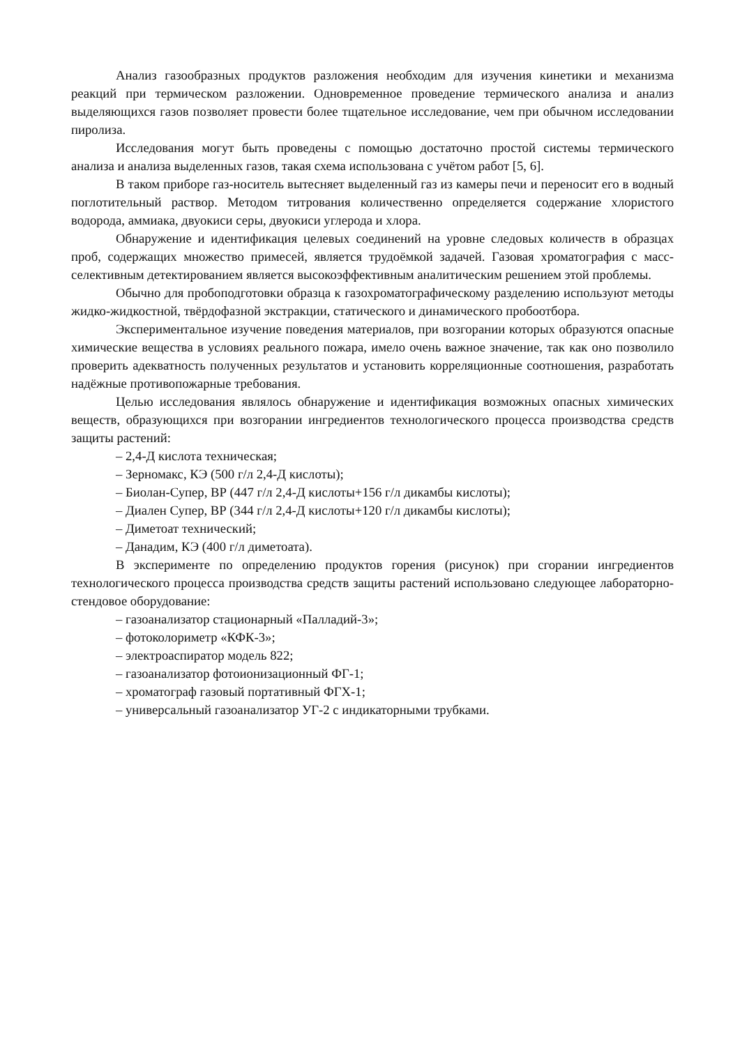Анализ газообразных продуктов разложения необходим для изучения кинетики и механизма реакций при термическом разложении. Одновременное проведение термического анализа и анализ выделяющихся газов позволяет провести более тщательное исследование, чем при обычном исследовании пиролиза.
Исследования могут быть проведены с помощью достаточно простой системы термического анализа и анализа выделенных газов, такая схема использована с учётом работ [5, 6].
В таком приборе газ-носитель вытесняет выделенный газ из камеры печи и переносит его в водный поглотительный раствор. Методом титрования количественно определяется содержание хлористого водорода, аммиака, двуокиси серы, двуокиси углерода и хлора.
Обнаружение и идентификация целевых соединений на уровне следовых количеств в образцах проб, содержащих множество примесей, является трудоёмкой задачей. Газовая хроматография с масс-селективным детектированием является высокоэффективным аналитическим решением этой проблемы.
Обычно для пробоподготовки образца к газохроматографическому разделению используют методы жидко-жидкостной, твёрдофазной экстракции, статического и динамического пробоотбора.
Экспериментальное изучение поведения материалов, при возгорании которых образуются опасные химические вещества в условиях реального пожара, имело очень важное значение, так как оно позволило проверить адекватность полученных результатов и установить корреляционные соотношения, разработать надёжные противопожарные требования.
Целью исследования являлось обнаружение и идентификация возможных опасных химических веществ, образующихся при возгорании ингредиентов технологического процесса производства средств защиты растений:
– 2,4-Д кислота техническая;
– Зерномакс, КЭ (500 г/л 2,4-Д кислоты);
– Биолан-Супер, ВР (447 г/л 2,4-Д кислоты+156 г/л дикамбы кислоты);
– Диален Супер, ВР (344 г/л 2,4-Д кислоты+120 г/л дикамбы кислоты);
– Диметоат технический;
– Данадим, КЭ (400 г/л диметоата).
В эксперименте по определению продуктов горения (рисунок) при сгорании ингредиентов технологического процесса производства средств защиты растений использовано следующее лабораторно-стендовое оборудование:
– газоанализатор стационарный «Палладий-3»;
– фотоколориметр «КФК-3»;
– электроаспиратор модель 822;
– газоанализатор фотоионизационный ФГ-1;
– хроматограф газовый портативный ФГХ-1;
– универсальный газоанализатор УГ-2 с индикаторными трубками.